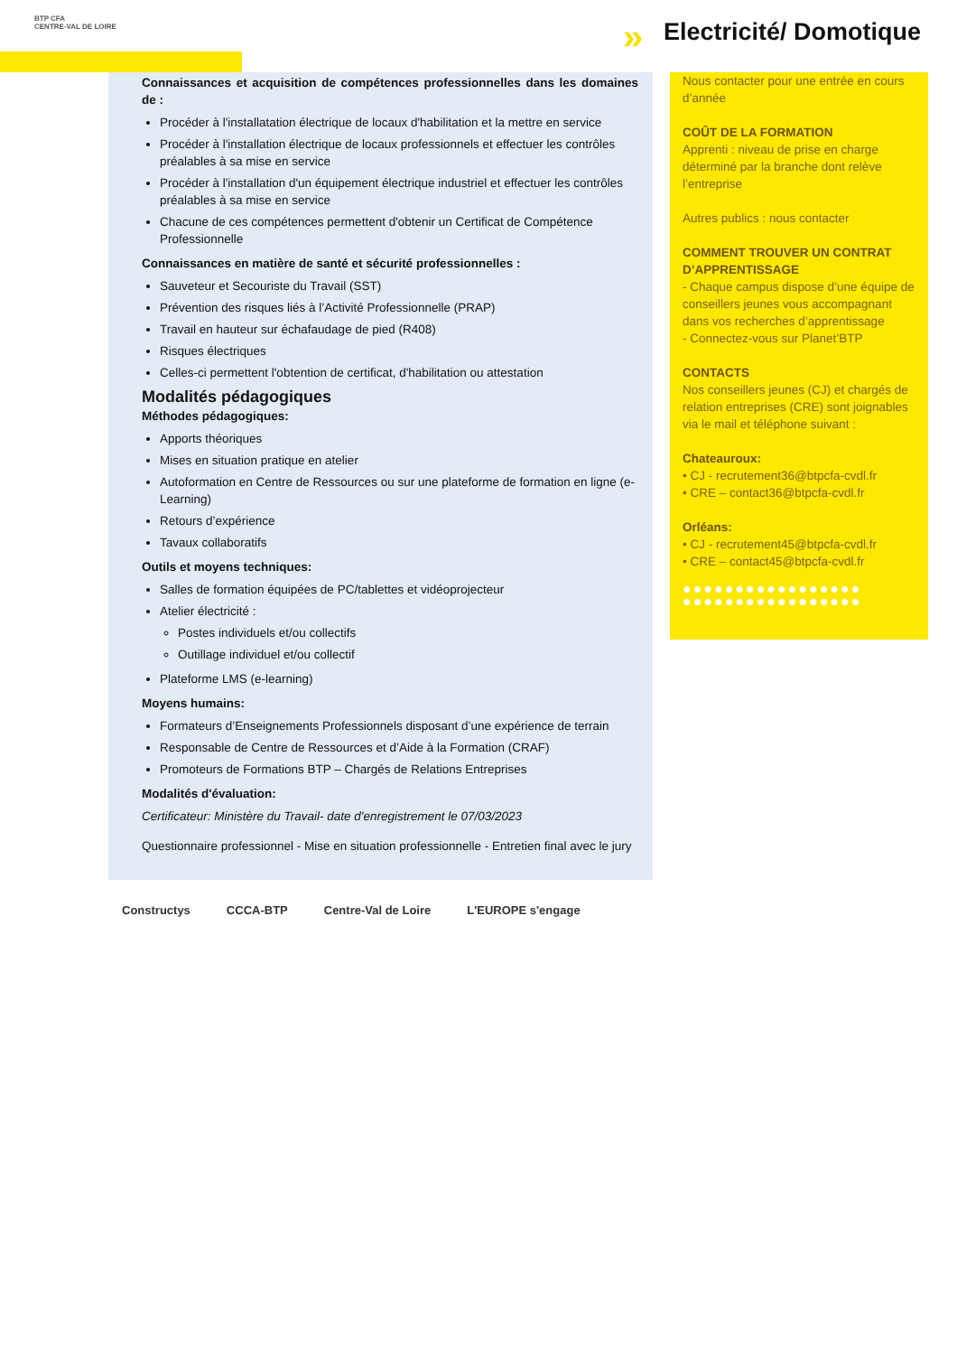BTP CFA
CENTRE-VAL DE LOIRE
» Electricité/ Domotique
Connaissances et acquisition de compétences professionnelles dans les domaines de :
Procéder à l'installatation électrique de locaux d'habilitation et la mettre en service
Procéder à l'installation électrique de locaux professionnels et effectuer les contrôles préalables à sa mise en service
Procéder à l'installation d'un équipement électrique industriel et effectuer les contrôles préalables à sa mise en service
Chacune de ces compétences permettent d'obtenir un Certificat de Compétence Professionnelle
Connaissances en matière de santé et sécurité professionnelles :
Sauveteur et Secouriste du Travail (SST)
Prévention des risques liés à l’Activité Professionnelle (PRAP)
Travail en hauteur sur échafaudage de pied (R408)
Risques électriques
Celles-ci permettent l'obtention de certificat, d'habilitation ou attestation
Modalités pédagogiques
Méthodes pédagogiques:
Apports théoriques
Mises en situation pratique en atelier
Autoformation en Centre de Ressources ou sur une plateforme de formation en ligne (e-Learning)
Retours d’expérience
Tavaux collaboratifs
Outils et moyens techniques:
Salles de formation équipées de PC/tablettes et vidéoprojecteur
Atelier électricité :
Postes individuels et/ou collectifs
Outillage individuel et/ou collectif
Plateforme LMS (e-learning)
Moyens humains:
Formateurs d’Enseignements Professionnels disposant d’une expérience de terrain
Responsable de Centre de Ressources et d’Aide à la Formation (CRAF)
Promoteurs de Formations BTP – Chargés de Relations Entreprises
Modalités d'évaluation:
Certificateur: Ministère du Travail- date d'enregistrement le 07/03/2023
Questionnaire professionnel - Mise en situation professionnelle - Entretien final avec le jury
Nous contacter pour une entrée en cours d’année
COÛT DE LA FORMATION
Apprenti : niveau de prise en charge déterminé par la branche dont relève l’entreprise
Autres publics : nous contacter
COMMENT TROUVER UN CONTRAT D’APPRENTISSAGE
- Chaque campus dispose d’une équipe de conseillers jeunes vous accompagnant dans vos recherches d’apprentissage
- Connectez-vous sur Planet’BTP
CONTACTS
Nos conseillers jeunes (CJ) et chargés de relation entreprises (CRE) sont joignables via le mail et téléphone suivant :
Chateauroux:
• CJ - recrutement36@btpcfa-cvdl.fr
• CRE – contact36@btpcfa-cvdl.fr
Orléans:
• CJ - recrutement45@btpcfa-cvdl.fr
• CRE – contact45@btpcfa-cvdl.fr
●●●●●●●●●●●●●●●●●
●●●●●●●●●●●●●●●●●
Constructys CCCA-BTP Centre-Val de Loire L'EUROPE s'engage